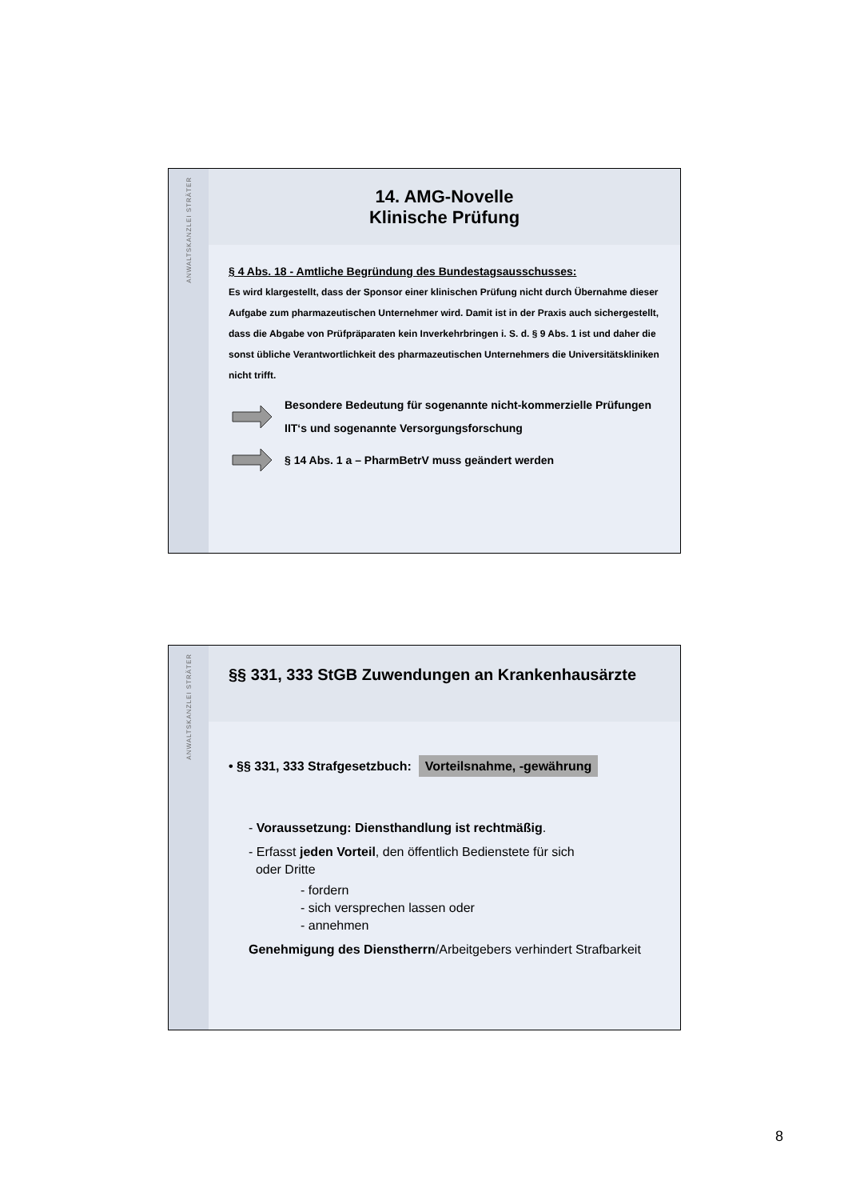ANWALTSKANZLEI STRÄTER
14. AMG-Novelle
Klinische Prüfung
§ 4 Abs. 18 - Amtliche Begründung des Bundestagsausschusses:
Es wird klargestellt, dass der Sponsor einer klinischen Prüfung nicht durch Übernahme dieser Aufgabe zum pharmazeutischen Unternehmer wird. Damit ist in der Praxis auch sichergestellt, dass die Abgabe von Prüfpräparaten kein Inverkehrbringen i. S. d. § 9 Abs. 1 ist und daher die sonst übliche Verantwortlichkeit des pharmazeutischen Unternehmers die Universitätskliniken nicht trifft.
Besondere Bedeutung für sogenannte nicht-kommerzielle Prüfungen IIT‘s und sogenannte Versorgungsforschung
§ 14 Abs. 1 a – PharmBetrV muss geändert werden
ANWALTSKANZLEI STRÄTER
§§ 331, 333 StGB Zuwendungen an Krankenhausärzte
• §§ 331, 333 Strafgesetzbuch: Vorteilsnahme, -gewährung
- Voraussetzung: Diensthandlung ist rechtmäßig.
- Erfasst jeden Vorteil, den öffentlich Bedienstete für sich
oder Dritte
- fordern
- sich versprechen lassen oder
- annehmen
Genehmigung des Dienstherrn/Arbeitgebers verhindert Strafbarkeit
8